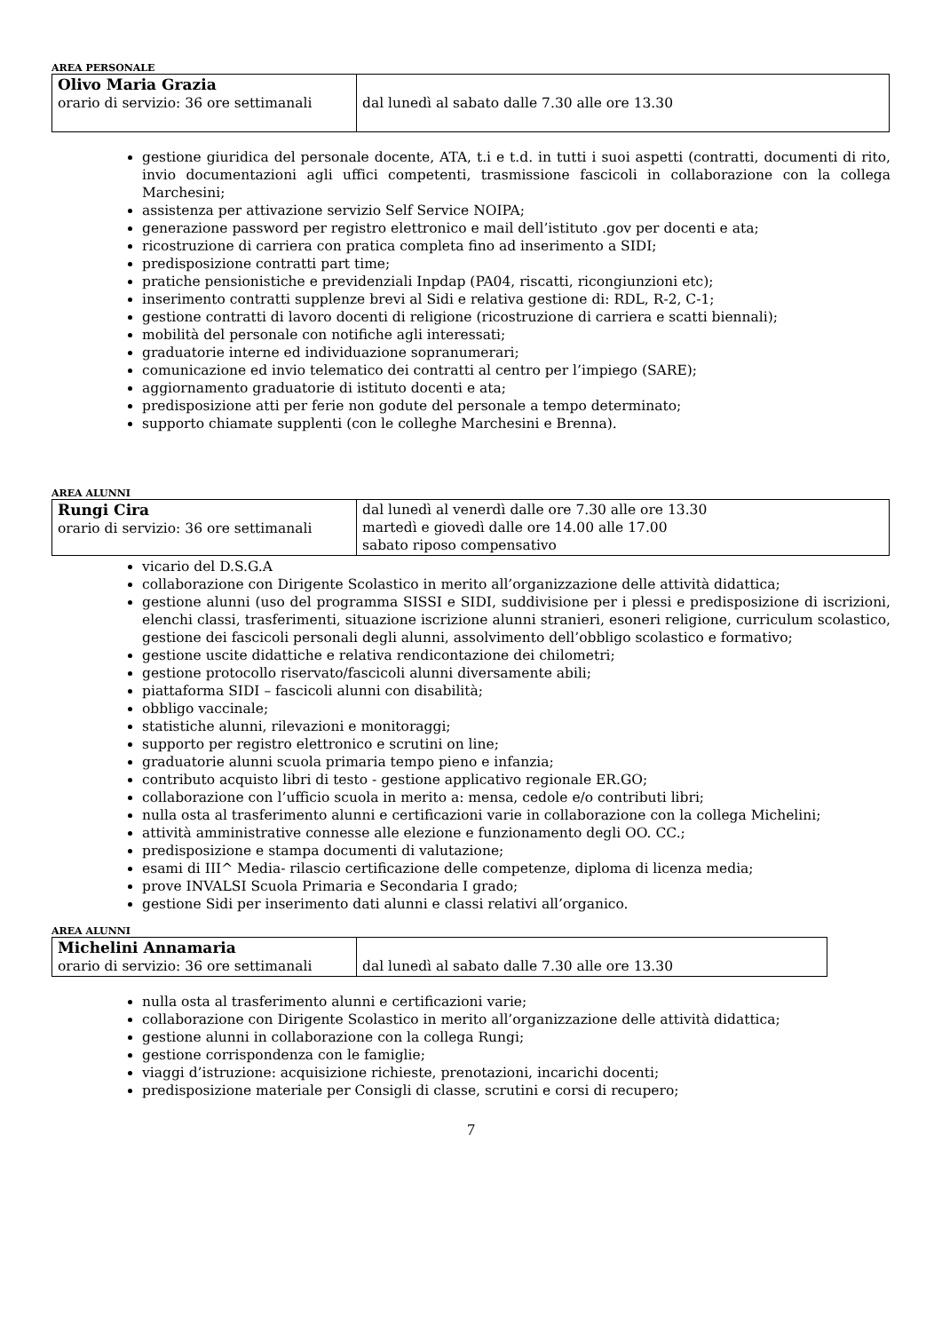AREA PERSONALE
| Olivo Maria Grazia orario di servizio: 36 ore settimanali | dal lunedì al sabato dalle 7.30 alle ore 13.30 |
gestione giuridica del personale docente, ATA, t.i e t.d. in tutti i suoi aspetti (contratti, documenti di rito, invio documentazioni agli uffici competenti, trasmissione fascicoli in collaborazione con la collega Marchesini;
assistenza per attivazione servizio Self Service NOIPA;
generazione password per registro elettronico e mail dell’istituto .gov per docenti e ata;
ricostruzione di carriera con pratica completa fino ad inserimento a SIDI;
predisposizione contratti part time;
pratiche pensionistiche e previdenziali Inpdap (PA04, riscatti, ricongiunzioni etc);
inserimento contratti supplenze brevi al Sidi e relativa gestione di: RDL, R-2, C-1;
gestione contratti di lavoro docenti di religione (ricostruzione di carriera e scatti biennali);
mobilità del personale con notifiche agli interessati;
graduatorie interne ed individuazione sopranumerari;
comunicazione ed invio telematico dei contratti al centro per l’impiego (SARE);
aggiornamento graduatorie di istituto docenti e ata;
predisposizione atti per ferie non godute del personale a tempo determinato;
supporto chiamate supplenti (con le colleghe Marchesini e Brenna).
AREA ALUNNI
| Rungi Cira orario di servizio: 36 ore settimanali | dal lunedì al venerdì dalle ore 7.30 alle ore 13.30 martedì e giovedì dalle ore 14.00 alle 17.00 sabato riposo compensativo |
vicario del D.S.G.A
collaborazione con Dirigente Scolastico in merito all’organizzazione delle attività didattica;
gestione alunni (uso del programma SISSI e SIDI, suddivisione per i plessi e predisposizione di iscrizioni, elenchi classi, trasferimenti, situazione iscrizione alunni stranieri, esoneri religione, curriculum scolastico, gestione dei fascicoli personali degli alunni, assolvimento dell’obbligo scolastico e formativo;
gestione uscite didattiche e relativa rendicontazione dei chilometri;
gestione protocollo riservato/fascicoli alunni diversamente abili;
piattaforma SIDI – fascicoli alunni con disabilità;
obbligo vaccinale;
statistiche alunni, rilevazioni e monitoraggi;
supporto per registro elettronico e scrutini on line;
graduatorie alunni scuola primaria tempo pieno e infanzia;
contributo acquisto libri di testo - gestione applicativo regionale ER.GO;
collaborazione con l’ufficio scuola in merito a: mensa, cedole e/o contributi libri;
nulla osta al trasferimento alunni e certificazioni varie in collaborazione con la collega Michelini;
attività amministrative connesse alle elezione e funzionamento degli OO. CC.;
predisposizione e stampa documenti di valutazione;
esami di III^ Media- rilascio certificazione delle competenze, diploma di licenza media;
prove INVALSI Scuola Primaria e Secondaria I grado;
gestione Sidi per inserimento dati alunni e classi relativi all’organico.
AREA ALUNNI
| Michelini Annamaria orario di servizio: 36 ore settimanali | dal lunedì al sabato dalle 7.30 alle ore 13.30 |
nulla osta al trasferimento alunni e certificazioni varie;
collaborazione con Dirigente Scolastico in merito all’organizzazione delle attività didattica;
gestione alunni in collaborazione con la collega Rungi;
gestione corrispondenza con le famiglie;
viaggi d’istruzione: acquisizione richieste, prenotazioni, incarichi docenti;
predisposizione materiale per Consigli di classe, scrutini e corsi di recupero;
7